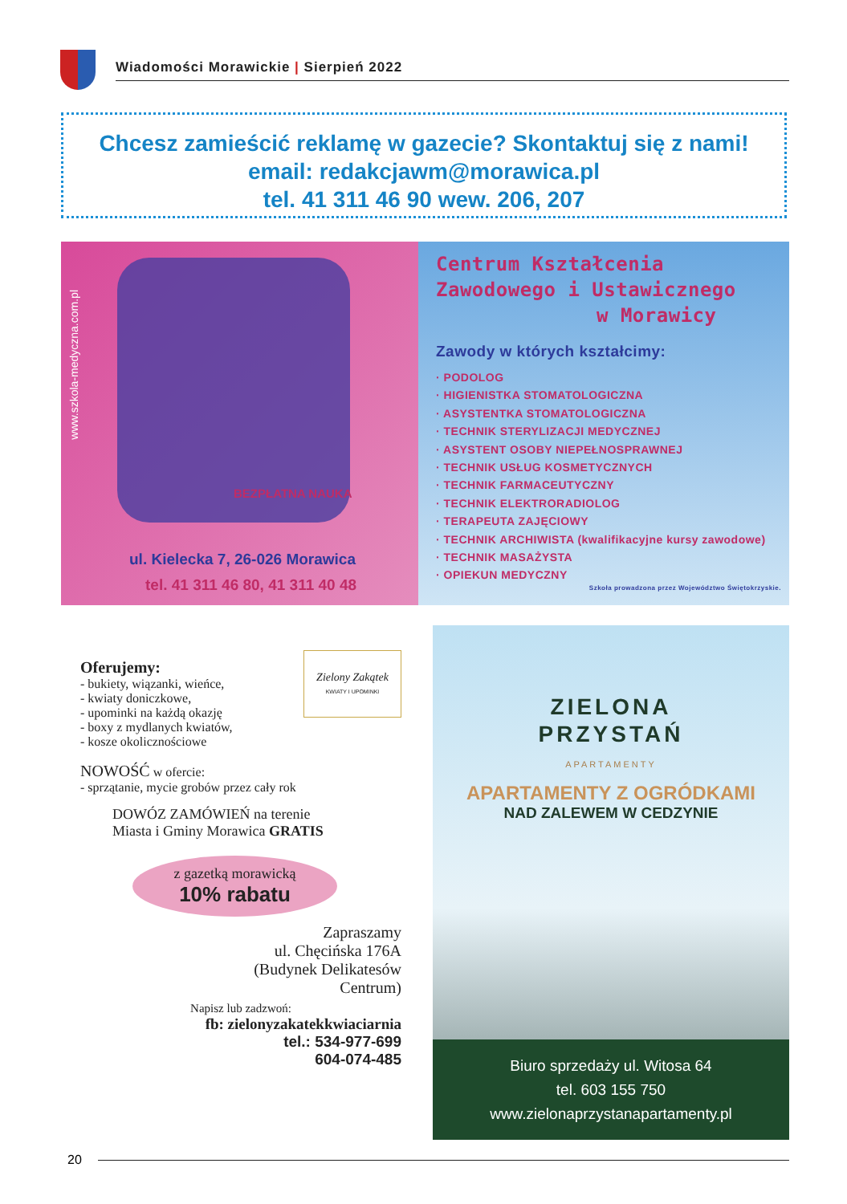Wiadomości Morawickie | Sierpień 2022
Chcesz zamieścić reklamę w gazecie? Skontaktuj się z nami!
email: redakcjawm@morawica.pl
tel. 41 311 46 90 wew. 206, 207
www.szkola-medyczna.com.pl
BEZPŁATNA NAUKA
ul. Kielecka 7, 26-026 Morawica
tel. 41 311 46 80, 41 311 40 48
Centrum Kształcenia
Zawodowego i Ustawicznego
w Morawicy
Zawody w których kształcimy:
· PODOLOG
· HIGIENISTKA STOMATOLOGICZNA
· ASYSTENTKA STOMATOLOGICZNA
· TECHNIK STERYLIZACJI MEDYCZNEJ
· ASYSTENT OSOBY NIEPEŁNOSPRAWNEJ
· TECHNIK USŁUG KOSMETYCZNYCH
· TECHNIK FARMACEUTYCZNY
· TECHNIK ELEKTRORADIOLOG
· TERAPEUTA ZAJĘCIOWY
· TECHNIK ARCHIWISTA (kwalifikacyjne kursy zawodowe)
· TECHNIK MASAŻYSTA
· OPIEKUN MEDYCZNY
Szkoła prowadzona przez Województwo Świętokrzyskie.
Zielony Zakątek
KWIATY I UPOMINKI
Oferujemy:
- bukiety, wiązanki, wieńce,
- kwiaty doniczkowe,
- upominki na każdą okazję
- boxy z mydlanych kwiatów,
- kosze okolicznościowe
NOWOŚĆ w ofercie:
- sprzątanie, mycie grobów przez cały rok
DOWÓZ ZAMÓWIEŃ na terenie
Miasta i Gminy Morawica GRATIS
z gazetką morawicką
10% rabatu
Zapraszamy
ul. Chęcińska 176A
(Budynek Delikatesów
Centrum)
Napisz lub zadzwoń:
fb: zielonyzakatekkwiaciarnia
tel.: 534-977-699
604-074-485
ZIELONA
PRZYSTAŃ
APARTAMENTY
APARTAMENTY Z OGRÓDKAMI
NAD ZALEWEM W CEDZYNIE
Biuro sprzedaży ul. Witosa 64
tel. 603 155 750
www.zielonaprzystanapartamenty.pl
20